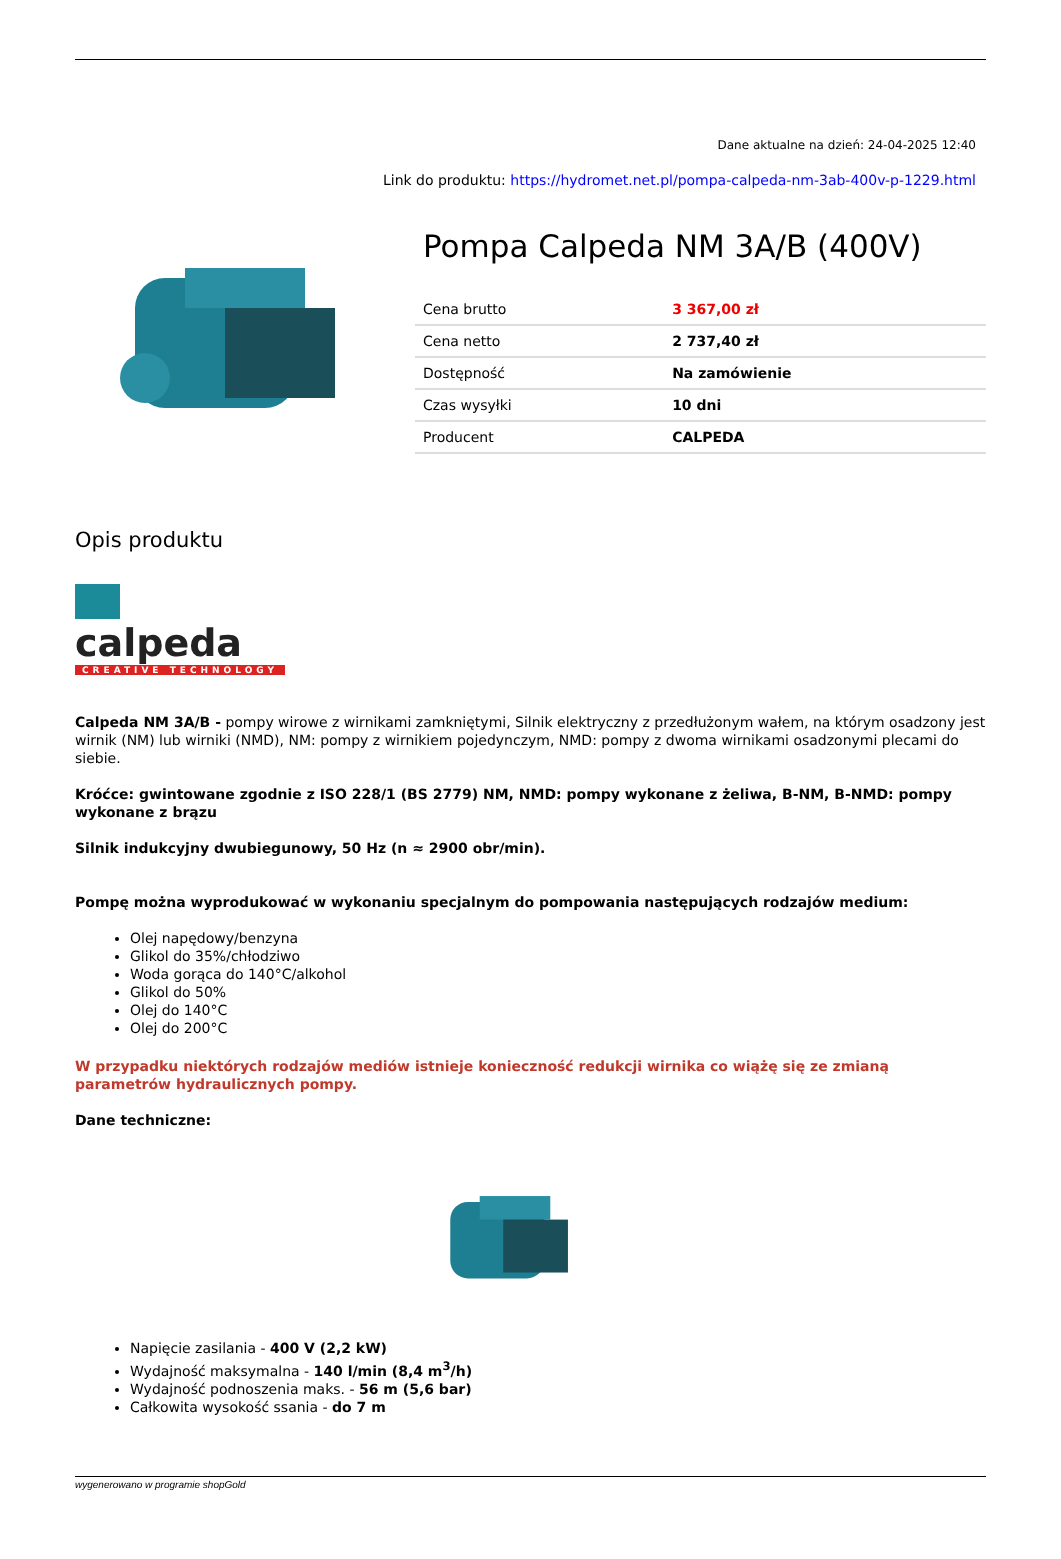Dane aktualne na dzień: 24-04-2025 12:40
Link do produktu: https://hydromet.net.pl/pompa-calpeda-nm-3ab-400v-p-1229.html
Pompa Calpeda NM 3A/B (400V)
| Cena brutto | 3 367,00 zł |
| Cena netto | 2 737,40 zł |
| Dostępność | Na zamówienie |
| Czas wysyłki | 10 dni |
| Producent | CALPEDA |
Opis produktu
calpeda
CREATIVE TECHNOLOGY
Calpeda NM 3A/B - pompy wirowe z wirnikami zamkniętymi, Silnik elektryczny z przedłużonym wałem, na którym osadzony jest wirnik (NM) lub wirniki (NMD), NM: pompy z wirnikiem pojedynczym, NMD: pompy z dwoma wirnikami osadzonymi plecami do siebie.
Króćce: gwintowane zgodnie z ISO 228/1 (BS 2779) NM, NMD: pompy wykonane z żeliwa, B-NM, B-NMD: pompy wykonane z brązu
Silnik indukcyjny dwubiegunowy, 50 Hz (n ≈ 2900 obr/min).
Pompę można wyprodukować w wykonaniu specjalnym do pompowania następujących rodzajów medium:
Olej napędowy/benzyna
Glikol do 35%/chłodziwo
Woda gorąca do 140°C/alkohol
Glikol do 50%
Olej do 140°C
Olej do 200°C
W przypadku niektórych rodzajów mediów istnieje konieczność redukcji wirnika co wiążę się ze zmianą parametrów hydraulicznych pompy.
Dane techniczne:
Napięcie zasilania - 400 V (2,2 kW)
Wydajność maksymalna - 140 l/min (8,4 m<sup>3</sup>/h)
Wydajność podnoszenia maks. - 56 m (5,6 bar)
Całkowita wysokość ssania - do 7 m
wygenerowano w programie shopGold